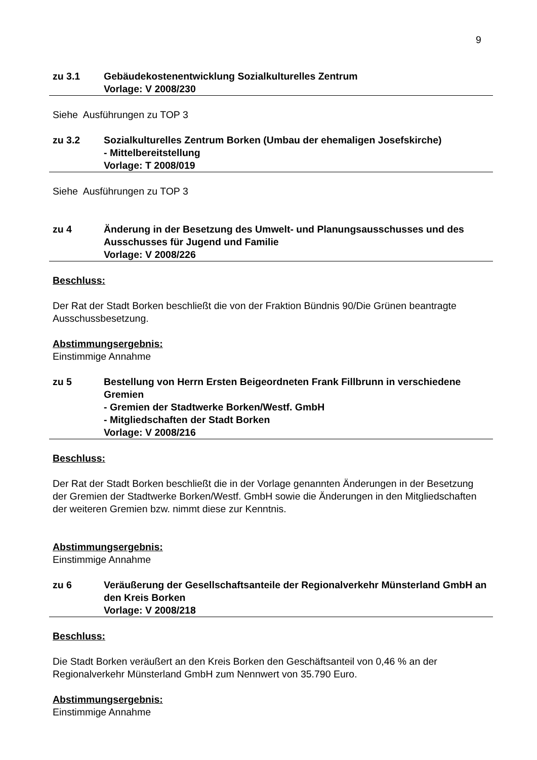9
zu 3.1 Gebäudekostenentwicklung Sozialkulturelles Zentrum
Vorlage: V 2008/230
Siehe Ausführungen zu TOP 3
zu 3.2 Sozialkulturelles Zentrum Borken (Umbau der ehemaligen Josefskirche)
- Mittelbereitstellung
Vorlage: T 2008/019
Siehe Ausführungen zu TOP 3
zu 4 Änderung in der Besetzung des Umwelt- und Planungsausschusses und des Ausschusses für Jugend und Familie
Vorlage: V 2008/226
Beschluss:
Der Rat der Stadt Borken beschließt die von der Fraktion Bündnis 90/Die Grünen beantragte Ausschussbesetzung.
Abstimmungsergebnis:
Einstimmige Annahme
zu 5 Bestellung von Herrn Ersten Beigeordneten Frank Fillbrunn in verschiedene Gremien
- Gremien der Stadtwerke Borken/Westf. GmbH
- Mitgliedschaften der Stadt Borken
Vorlage: V 2008/216
Beschluss:
Der Rat der Stadt Borken beschließt die in der Vorlage genannten Änderungen in der Besetzung der Gremien der Stadtwerke Borken/Westf. GmbH sowie die Änderungen in den Mitgliedschaften der weiteren Gremien bzw. nimmt diese zur Kenntnis.
Abstimmungsergebnis:
Einstimmige Annahme
zu 6 Veräußerung der Gesellschaftsanteile der Regionalverkehr Münsterland GmbH an den Kreis Borken
Vorlage: V 2008/218
Beschluss:
Die Stadt Borken veräußert an den Kreis Borken den Geschäftsanteil von 0,46 % an der Regionalverkehr Münsterland GmbH zum Nennwert von 35.790 Euro.
Abstimmungsergebnis:
Einstimmige Annahme